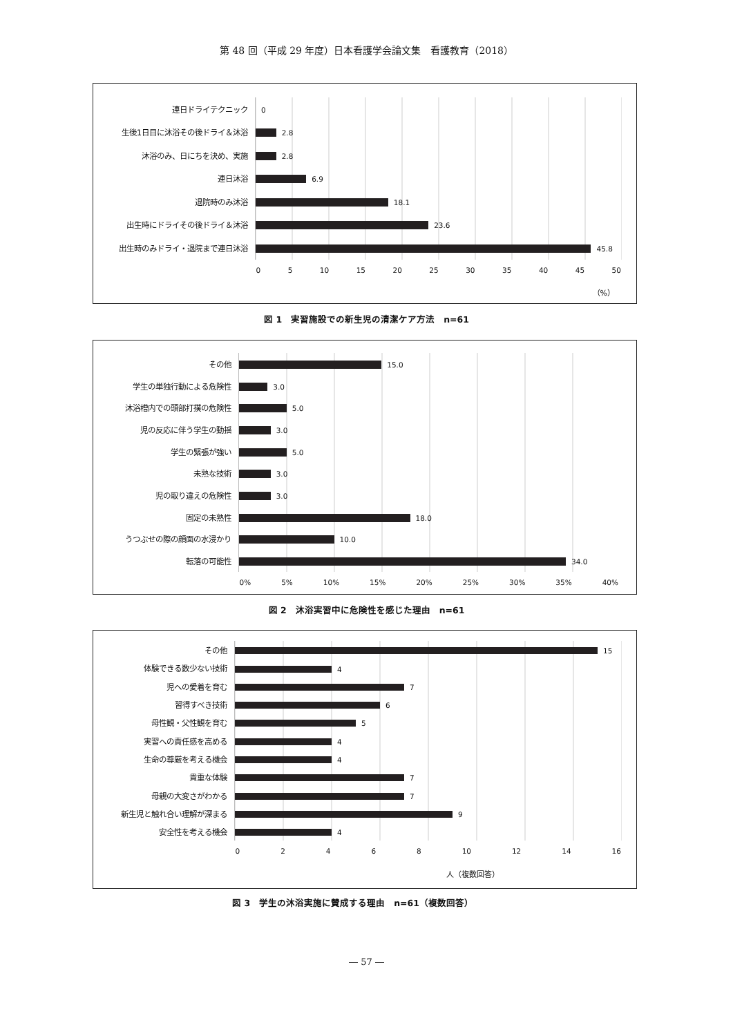第 48 回（平成 29 年度）日本看護学会論文集　看護教育（2018）
| 連日ドライテクニック | 0 |
| 生後1日目に沐浴その後ドライ＆沐浴 | 2.8 |
| 沐浴のみ、日にちを決め、実施 | 2.8 |
| 連日沐浴 | 6.9 |
| 退院時のみ沐浴 | 18.1 |
| 出生時にドライその後ドライ＆沐浴 | 23.6 |
| 出生時のみドライ・退院まで連日沐浴 | 45.8 |
| | 0 5 10 15 20 25 30 35 40 45 50 |
| | （%） |
図 1　実習施設での新生児の清潔ケア方法　n=61
| その他 | 15.0 |
| 学生の単独行動による危険性 | 3.0 |
| 沐浴槽内での頭部打撲の危険性 | 5.0 |
| 児の反応に伴う学生の動揺 | 3.0 |
| 学生の緊張が強い | 5.0 |
| 未熟な技術 | 3.0 |
| 児の取り違えの危険性 | 3.0 |
| 固定の未熟性 | 18.0 |
| うつぶせの際の顔面の水浸かり | 10.0 |
| 転落の可能性 | 34.0 |
| | 0% 5% 10% 15% 20% 25% 30% 35% 40% |
図 2　沐浴実習中に危険性を感じた理由　n=61
| その他 | 15 |
| 体験できる数少ない技術 | 4 |
| 児への愛着を育む | 7 |
| 習得すべき技術 | 6 |
| 母性観・父性観を育む | 5 |
| 実習への責任感を高める | 4 |
| 生命の尊厳を考える機会 | 4 |
| 貴重な体験 | 7 |
| 母親の大変さがわかる | 7 |
| 新生児と触れ合い理解が深まる | 9 |
| 安全性を考える機会 | 4 |
| | 0 2 4 6 8 10 12 14 16 |
| | 人（複数回答） |
図 3　学生の沐浴実施に賛成する理由　n=61（複数回答）
― 57 ―